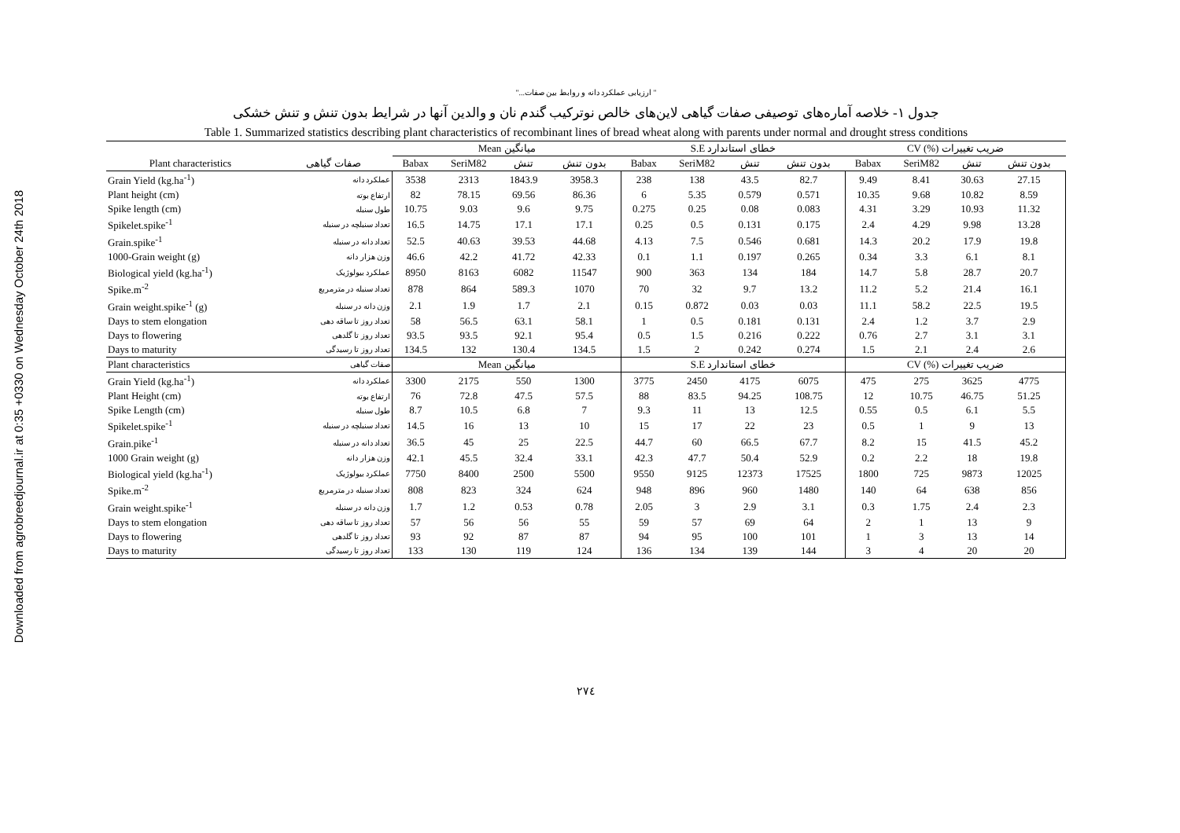Downloaded from agrobreedjournal.ir at 0:35 +0330 on Wednesday October 24th 2018
" ارزیابی عملکرد دانه و روابط بین صفات..."
جدول ۱- خلاصه آماره‌های توصیفی صفات گیاهی لاین‌های خالص نوترکیب گندم نان و والدین آنها در شرایط بدون تنش و تنش خشکی
Table 1. Summarized statistics describing plant characteristics of recombinant lines of bread wheat along with parents under normal and drought stress conditions
| | | Mean میانگین | | | | S.E خطای استاندارد | | | | CV (%) ضریب تغییرات | | | |
| --- | --- | --- | --- | --- | --- | --- | --- | --- | --- | --- | --- | --- | --- |
| Plant characteristics | صفات گیاهی | Babax | SeriM82 | تنش | بدون تنش | Babax | SeriM82 | تنش | بدون تنش | Babax | SeriM82 | تنش | بدون تنش |
| Grain Yield (kg.ha<sup>-1</sup>) | عملکرد دانه | 3538 | 2313 | 1843.9 | 3958.3 | 238 | 138 | 43.5 | 82.7 | 9.49 | 8.41 | 30.63 | 27.15 |
| Plant height (cm) | ارتفاع بوته | 82 | 78.15 | 69.56 | 86.36 | 6 | 5.35 | 0.579 | 0.571 | 10.35 | 9.68 | 10.82 | 8.59 |
| Spike length (cm) | طول سنبله | 10.75 | 9.03 | 9.6 | 9.75 | 0.275 | 0.25 | 0.08 | 0.083 | 4.31 | 3.29 | 10.93 | 11.32 |
| Spikelet.spike<sup>-1</sup> | تعداد سنبلچه در سنبله | 16.5 | 14.75 | 17.1 | 17.1 | 0.25 | 0.5 | 0.131 | 0.175 | 2.4 | 4.29 | 9.98 | 13.28 |
| Grain.spike<sup>-1</sup> | تعداد دانه در سنبله | 52.5 | 40.63 | 39.53 | 44.68 | 4.13 | 7.5 | 0.546 | 0.681 | 14.3 | 20.2 | 17.9 | 19.8 |
| 1000-Grain weight (g) | وزن هزار دانه | 46.6 | 42.2 | 41.72 | 42.33 | 0.1 | 1.1 | 0.197 | 0.265 | 0.34 | 3.3 | 6.1 | 8.1 |
| Biological yield (kg.ha<sup>-1</sup>) | عملکرد بیولوژیک | 8950 | 8163 | 6082 | 11547 | 900 | 363 | 134 | 184 | 14.7 | 5.8 | 28.7 | 20.7 |
| Spike.m<sup>-2</sup> | تعداد سنبله در مترمربع | 878 | 864 | 589.3 | 1070 | 70 | 32 | 9.7 | 13.2 | 11.2 | 5.2 | 21.4 | 16.1 |
| Grain weight.spike<sup>-1</sup> (g) | وزن دانه در سنبله | 2.1 | 1.9 | 1.7 | 2.1 | 0.15 | 0.872 | 0.03 | 0.03 | 11.1 | 58.2 | 22.5 | 19.5 |
| Days to stem elongation | تعداد روز تا ساقه دهی | 58 | 56.5 | 63.1 | 58.1 | 1 | 0.5 | 0.181 | 0.131 | 2.4 | 1.2 | 3.7 | 2.9 |
| Days to flowering | تعداد روز تا گلدهی | 93.5 | 93.5 | 92.1 | 95.4 | 0.5 | 1.5 | 0.216 | 0.222 | 0.76 | 2.7 | 3.1 | 3.1 |
| Days to maturity | تعداد روز تا رسیدگی | 134.5 | 132 | 130.4 | 134.5 | 1.5 | 2 | 0.242 | 0.274 | 1.5 | 2.1 | 2.4 | 2.6 |
| Plant characteristics | صفات گیاهی | Mean میانگین | | | | S.E خطای استاندارد | | | | CV (%) ضریب تغییرات | | | |
| Grain Yield (kg.ha<sup>-1</sup>) | عملکرد دانه | 3300 | 2175 | 550 | 1300 | 3775 | 2450 | 4175 | 6075 | 475 | 275 | 3625 | 4775 |
| Plant Height (cm) | ارتفاع بوته | 76 | 72.8 | 47.5 | 57.5 | 88 | 83.5 | 94.25 | 108.75 | 12 | 10.75 | 46.75 | 51.25 |
| Spike Length (cm) | طول سنبله | 8.7 | 10.5 | 6.8 | 7 | 9.3 | 11 | 13 | 12.5 | 0.55 | 0.5 | 6.1 | 5.5 |
| Spikelet.spike<sup>-1</sup> | تعداد سنبلچه در سنبله | 14.5 | 16 | 13 | 10 | 15 | 17 | 22 | 23 | 0.5 | 1 | 9 | 13 |
| Grain.pike<sup>-1</sup> | تعداد دانه در سنبله | 36.5 | 45 | 25 | 22.5 | 44.7 | 60 | 66.5 | 67.7 | 8.2 | 15 | 41.5 | 45.2 |
| 1000 Grain weight (g) | وزن هزار دانه | 42.1 | 45.5 | 32.4 | 33.1 | 42.3 | 47.7 | 50.4 | 52.9 | 0.2 | 2.2 | 18 | 19.8 |
| Biological yield (kg.ha<sup>-1</sup>) | عملکرد بیولوژیک | 7750 | 8400 | 2500 | 5500 | 9550 | 9125 | 12373 | 17525 | 1800 | 725 | 9873 | 12025 |
| Spike.m<sup>-2</sup> | تعداد سنبله در مترمربع | 808 | 823 | 324 | 624 | 948 | 896 | 960 | 1480 | 140 | 64 | 638 | 856 |
| Grain weight.spike<sup>-1</sup> | وزن دانه در سنبله | 1.7 | 1.2 | 0.53 | 0.78 | 2.05 | 3 | 2.9 | 3.1 | 0.3 | 1.75 | 2.4 | 2.3 |
| Days to stem elongation | تعداد روز تا ساقه دهی | 57 | 56 | 56 | 55 | 59 | 57 | 69 | 64 | 2 | 1 | 13 | 9 |
| Days to flowering | تعداد روز تا گلدهی | 93 | 92 | 87 | 87 | 94 | 95 | 100 | 101 | 1 | 3 | 13 | 14 |
| Days to maturity | تعداد روز تا رسیدگی | 133 | 130 | 119 | 124 | 136 | 134 | 139 | 144 | 3 | 4 | 20 | 20 |
۲۷٤